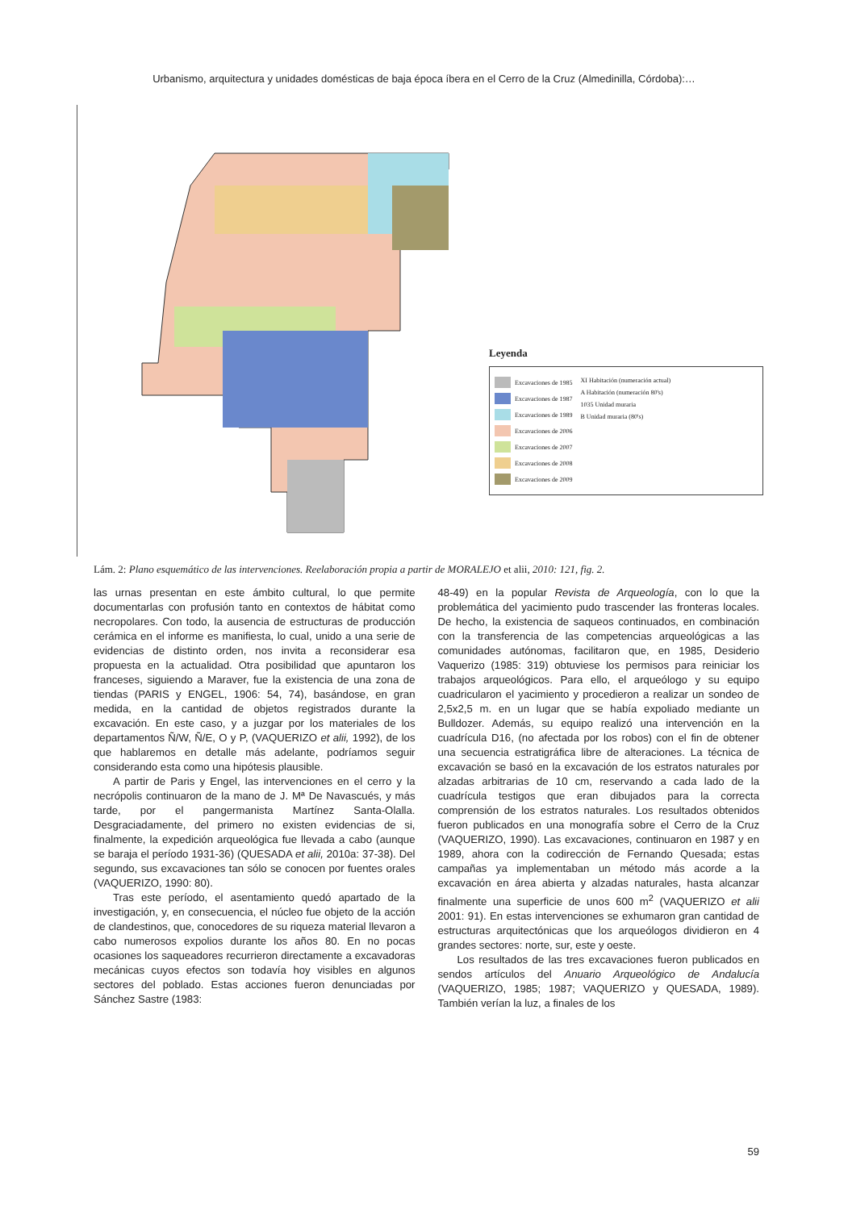Urbanismo, arquitectura y unidades domésticas de baja época íbera en el Cerro de la Cruz (Almedinilla, Córdoba):…
Leyenda
Excavaciones de 1985
Excavaciones de 1987
Excavaciones de 1989
Excavaciones de 2006
Excavaciones de 2007
Excavaciones de 2008
Excavaciones de 2009
XI Habitación (numeración actual)
A Habitación (numeración 80's)
1035 Unidad muraria
B Unidad muraria (80's)
Lám. 2: Plano esquemático de las intervenciones. Reelaboración propia a partir de MORALEJO et alii, 2010: 121, fig. 2.
las urnas presentan en este ámbito cultural, lo que permite documentarlas con profusión tanto en contextos de hábitat como necropolares. Con todo, la ausencia de estructuras de producción cerámica en el informe es manifiesta, lo cual, unido a una serie de evidencias de distinto orden, nos invita a reconsiderar esa propuesta en la actualidad. Otra posibilidad que apuntaron los franceses, siguiendo a Maraver, fue la existencia de una zona de tiendas (PARIS y ENGEL, 1906: 54, 74), basándose, en gran medida, en la cantidad de objetos registrados durante la excavación. En este caso, y a juzgar por los materiales de los departamentos Ñ/W, Ñ/E, O y P, (VAQUERIZO et alii, 1992), de los que hablaremos en detalle más adelante, podríamos seguir considerando esta como una hipótesis plausible.
A partir de Paris y Engel, las intervenciones en el cerro y la necrópolis continuaron de la mano de J. Mª De Navascués, y más tarde, por el pangermanista Martínez Santa-Olalla. Desgraciadamente, del primero no existen evidencias de si, finalmente, la expedición arqueológica fue llevada a cabo (aunque se baraja el período 1931-36) (QUESADA et alii, 2010a: 37-38). Del segundo, sus excavaciones tan sólo se conocen por fuentes orales (VAQUERIZO, 1990: 80).
Tras este período, el asentamiento quedó apartado de la investigación, y, en consecuencia, el núcleo fue objeto de la acción de clandestinos, que, conocedores de su riqueza material llevaron a cabo numerosos expolios durante los años 80. En no pocas ocasiones los saqueadores recurrieron directamente a excavadoras mecánicas cuyos efectos son todavía hoy visibles en algunos sectores del poblado. Estas acciones fueron denunciadas por Sánchez Sastre (1983:
48-49) en la popular Revista de Arqueología, con lo que la problemática del yacimiento pudo trascender las fronteras locales. De hecho, la existencia de saqueos continuados, en combinación con la transferencia de las competencias arqueológicas a las comunidades autónomas, facilitaron que, en 1985, Desiderio Vaquerizo (1985: 319) obtuviese los permisos para reiniciar los trabajos arqueológicos. Para ello, el arqueólogo y su equipo cuadricularon el yacimiento y procedieron a realizar un sondeo de 2,5x2,5 m. en un lugar que se había expoliado mediante un Bulldozer. Además, su equipo realizó una intervención en la cuadrícula D16, (no afectada por los robos) con el fin de obtener una secuencia estratigráfica libre de alteraciones. La técnica de excavación se basó en la excavación de los estratos naturales por alzadas arbitrarias de 10 cm, reservando a cada lado de la cuadrícula testigos que eran dibujados para la correcta comprensión de los estratos naturales. Los resultados obtenidos fueron publicados en una monografía sobre el Cerro de la Cruz (VAQUERIZO, 1990). Las excavaciones, continuaron en 1987 y en 1989, ahora con la codirección de Fernando Quesada; estas campañas ya implementaban un método más acorde a la excavación en área abierta y alzadas naturales, hasta alcanzar finalmente una superficie de unos 600 m<sup>2</sup> (VAQUERIZO et alii 2001: 91). En estas intervenciones se exhumaron gran cantidad de estructuras arquitectónicas que los arqueólogos dividieron en 4 grandes sectores: norte, sur, este y oeste.
Los resultados de las tres excavaciones fueron publicados en sendos artículos del Anuario Arqueológico de Andalucía (VAQUERIZO, 1985; 1987; VAQUERIZO y QUESADA, 1989). También verían la luz, a finales de los
59